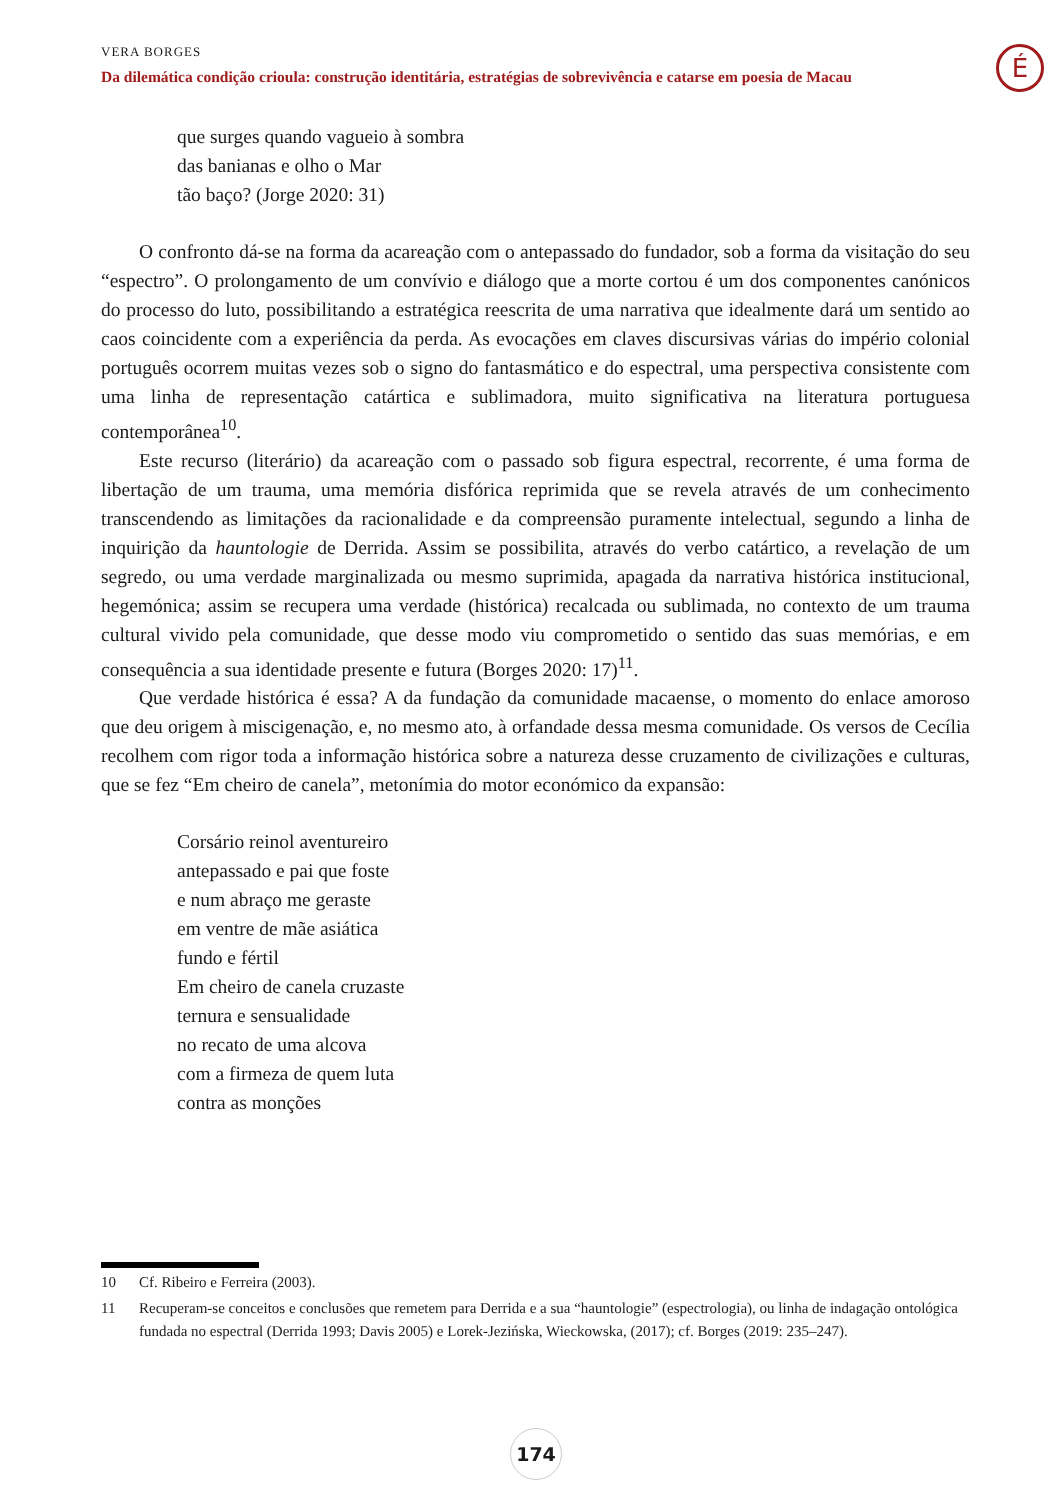VERA BORGES
Da dilemática condição crioula: construção identitária, estratégias de sobrevivência e catarse em poesia de Macau
É
que surges quando vagueio à sombra
das banianas e olho o Mar
tão baço? (Jorge 2020: 31)
O confronto dá-se na forma da acareação com o antepassado do fundador, sob a forma da visitação do seu “espectro”. O prolongamento de um convívio e diálogo que a morte cortou é um dos componentes canónicos do processo do luto, possibilitando a estratégica reescrita de uma narrativa que idealmente dará um sentido ao caos coincidente com a experiência da perda. As evocações em claves discursivas várias do império colonial português ocorrem muitas vezes sob o signo do fantasmático e do espectral, uma perspectiva consistente com uma linha de representação catártica e sublimadora, muito significativa na literatura portuguesa contemporânea<sup>10</sup>.
Este recurso (literário) da acareação com o passado sob figura espectral, recorrente, é uma forma de libertação de um trauma, uma memória disfórica reprimida que se revela através de um conhecimento transcendendo as limitações da racionalidade e da compreensão puramente intelectual, segundo a linha de inquirição da hauntologie de Derrida. Assim se possibilita, através do verbo catártico, a revelação de um segredo, ou uma verdade marginalizada ou mesmo suprimida, apagada da narrativa histórica institucional, hegemónica; assim se recupera uma verdade (histórica) recalcada ou sublimada, no contexto de um trauma cultural vivido pela comunidade, que desse modo viu comprometido o sentido das suas memórias, e em consequência a sua identidade presente e futura (Borges 2020: 17)<sup>11</sup>.
Que verdade histórica é essa? A da fundação da comunidade macaense, o momento do enlace amoroso que deu origem à miscigenação, e, no mesmo ato, à orfandade dessa mesma comunidade. Os versos de Cecília recolhem com rigor toda a informação histórica sobre a natureza desse cruzamento de civilizações e culturas, que se fez “Em cheiro de canela”, metonímia do motor económico da expansão:
Corsário reinol aventureiro
antepassado e pai que foste
e num abraço me geraste
em ventre de mãe asiática
fundo e fértil
Em cheiro de canela cruzaste
ternura e sensualidade
no recato de uma alcova
com a firmeza de quem luta
contra as monções
10 Cf. Ribeiro e Ferreira (2003).
11 Recuperam-se conceitos e conclusões que remetem para Derrida e a sua “hauntologie” (espectrologia), ou linha de indagação ontológica fundada no espectral (Derrida 1993; Davis 2005) e Lorek-Jezińska, Wieckowska, (2017); cf. Borges (2019: 235–247).
174